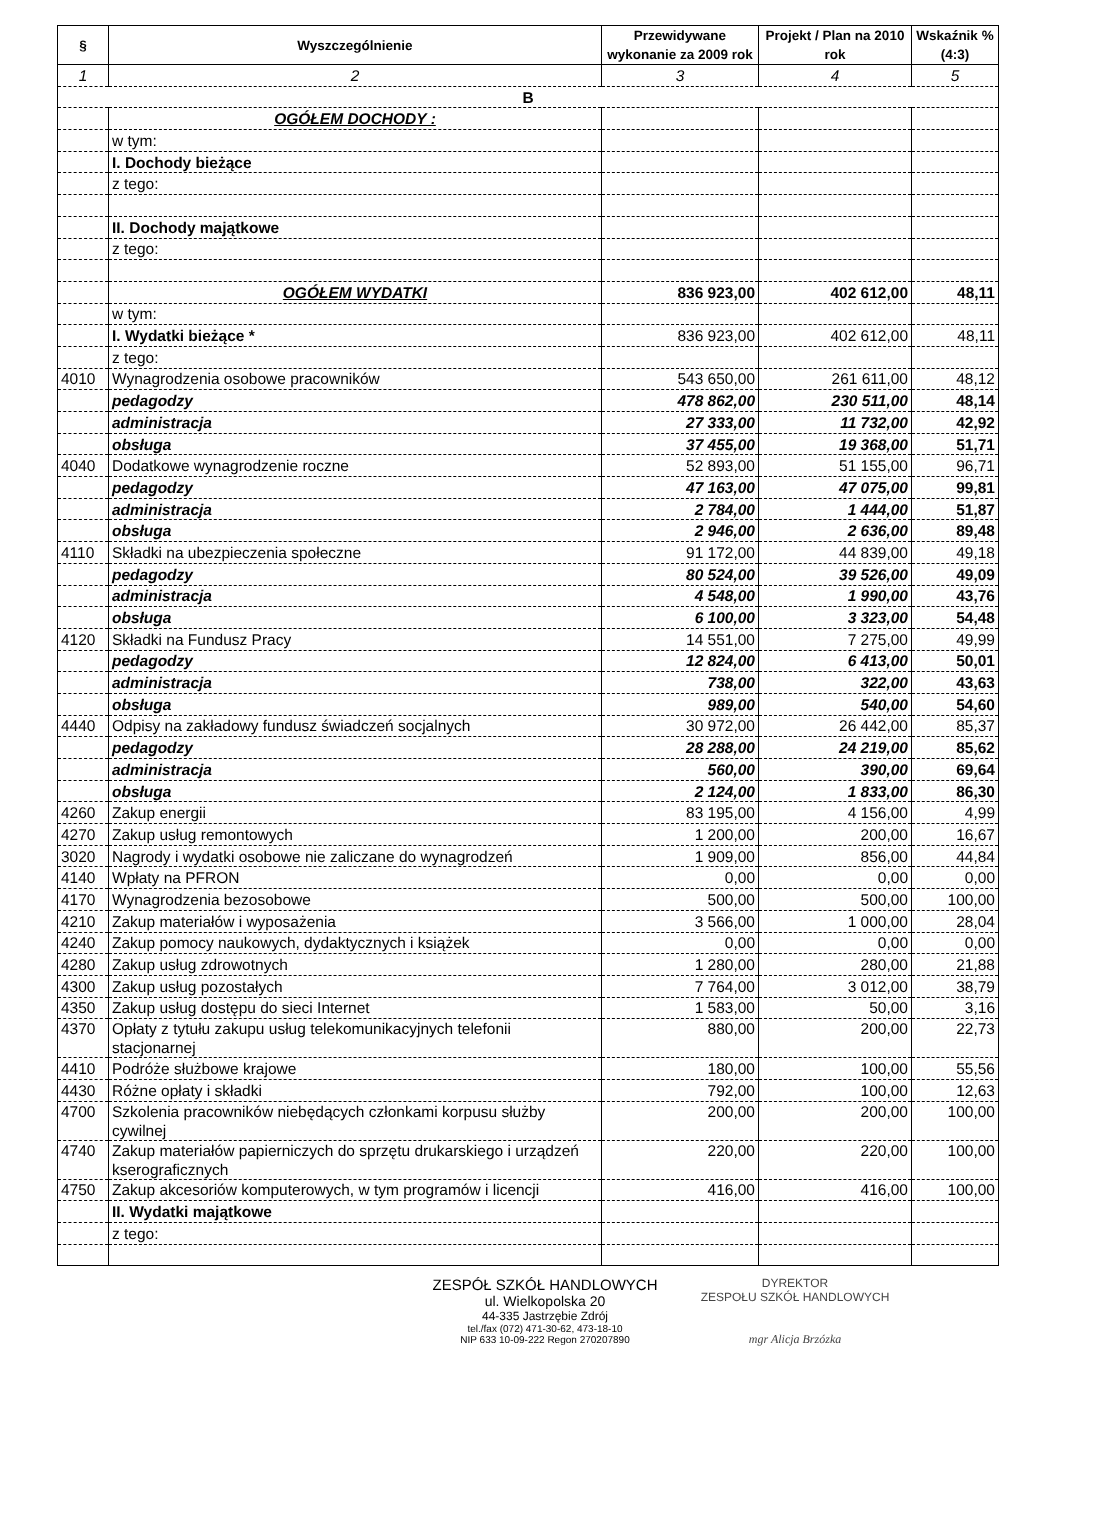| § | Wyszczególnienie | Przewidywane wykonanie za 2009 rok | Projekt / Plan na 2010 rok | Wskaźnik % (4:3) |
| --- | --- | --- | --- | --- |
| 1 | 2 | 3 | 4 | 5 |
| B | | | | |
| | OGÓŁEM DOCHODY : | | | |
| | w tym: | | | |
| | I. Dochody bieżące | | | |
| | z tego: | | | |
| | II. Dochody majątkowe | | | |
| | z tego: | | | |
| | OGÓŁEM WYDATKI | 836 923,00 | 402 612,00 | 48,11 |
| | w tym: | | | |
| | I. Wydatki bieżące * | 836 923,00 | 402 612,00 | 48,11 |
| | z tego: | | | |
| 4010 | Wynagrodzenia osobowe pracowników | 543 650,00 | 261 611,00 | 48,12 |
| | pedagodzy | 478 862,00 | 230 511,00 | 48,14 |
| | administracja | 27 333,00 | 11 732,00 | 42,92 |
| | obsługa | 37 455,00 | 19 368,00 | 51,71 |
| 4040 | Dodatkowe wynagrodzenie roczne | 52 893,00 | 51 155,00 | 96,71 |
| | pedagodzy | 47 163,00 | 47 075,00 | 99,81 |
| | administracja | 2 784,00 | 1 444,00 | 51,87 |
| | obsługa | 2 946,00 | 2 636,00 | 89,48 |
| 4110 | Składki na ubezpieczenia społeczne | 91 172,00 | 44 839,00 | 49,18 |
| | pedagodzy | 80 524,00 | 39 526,00 | 49,09 |
| | administracja | 4 548,00 | 1 990,00 | 43,76 |
| | obsługa | 6 100,00 | 3 323,00 | 54,48 |
| 4120 | Składki na Fundusz Pracy | 14 551,00 | 7 275,00 | 49,99 |
| | pedagodzy | 12 824,00 | 6 413,00 | 50,01 |
| | administracja | 738,00 | 322,00 | 43,63 |
| | obsługa | 989,00 | 540,00 | 54,60 |
| 4440 | Odpisy na zakładowy fundusz świadczeń socjalnych | 30 972,00 | 26 442,00 | 85,37 |
| | pedagodzy | 28 288,00 | 24 219,00 | 85,62 |
| | administracja | 560,00 | 390,00 | 69,64 |
| | obsługa | 2 124,00 | 1 833,00 | 86,30 |
| 4260 | Zakup energii | 83 195,00 | 4 156,00 | 4,99 |
| 4270 | Zakup usług remontowych | 1 200,00 | 200,00 | 16,67 |
| 3020 | Nagrody i wydatki osobowe nie zaliczane do wynagrodzeń | 1 909,00 | 856,00 | 44,84 |
| 4140 | Wpłaty na PFRON | 0,00 | 0,00 | 0,00 |
| 4170 | Wynagrodzenia bezosobowe | 500,00 | 500,00 | 100,00 |
| 4210 | Zakup materiałów i wyposażenia | 3 566,00 | 1 000,00 | 28,04 |
| 4240 | Zakup pomocy naukowych, dydaktycznych i książek | 0,00 | 0,00 | 0,00 |
| 4280 | Zakup usług zdrowotnych | 1 280,00 | 280,00 | 21,88 |
| 4300 | Zakup usług pozostałych | 7 764,00 | 3 012,00 | 38,79 |
| 4350 | Zakup usług dostępu do sieci Internet | 1 583,00 | 50,00 | 3,16 |
| 4370 | Opłaty z tytułu zakupu usług telekomunikacyjnych telefonii stacjonarnej | 880,00 | 200,00 | 22,73 |
| 4410 | Podróże służbowe krajowe | 180,00 | 100,00 | 55,56 |
| 4430 | Różne opłaty i składki | 792,00 | 100,00 | 12,63 |
| 4700 | Szkolenia pracowników niebędących członkami korpusu służby cywilnej | 200,00 | 200,00 | 100,00 |
| 4740 | Zakup materiałów papierniczych do sprzętu drukarskiego i urządzeń kserograficznych | 220,00 | 220,00 | 100,00 |
| 4750 | Zakup akcesoriów komputerowych, w tym programów i licencji | 416,00 | 416,00 | 100,00 |
| | II. Wydatki majątkowe | | | |
| | z tego: | | | |
ZESPÓŁ SZKÓŁ HANDLOWYCH
ul. Wielkopolska 20
44-335 Jastrzębie Zdrój
tel./fax (072) 471-30-62, 473-18-10
NIP 633 10-09-222 Regon 270207890
DYREKTOR
ZESPOŁU SZKÓŁ HANDLOWYCH
mgr Alicja Brzózka